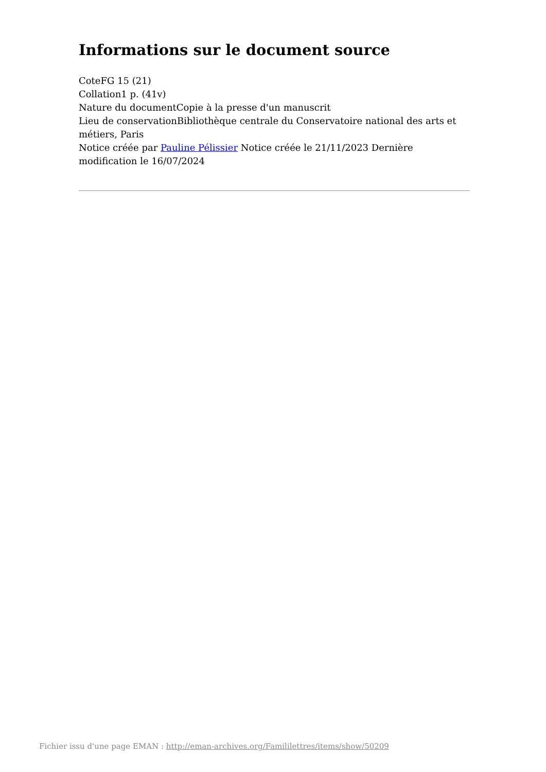Informations sur le document source
CoteFG 15 (21)
Collation1 p. (41v)
Nature du documentCopie à la presse d'un manuscrit
Lieu de conservationBibliothèque centrale du Conservatoire national des arts et métiers, Paris
Notice créée par Pauline Pélissier Notice créée le 21/11/2023 Dernière modification le 16/07/2024
Fichier issu d'une page EMAN : http://eman-archives.org/Famililettres/items/show/50209